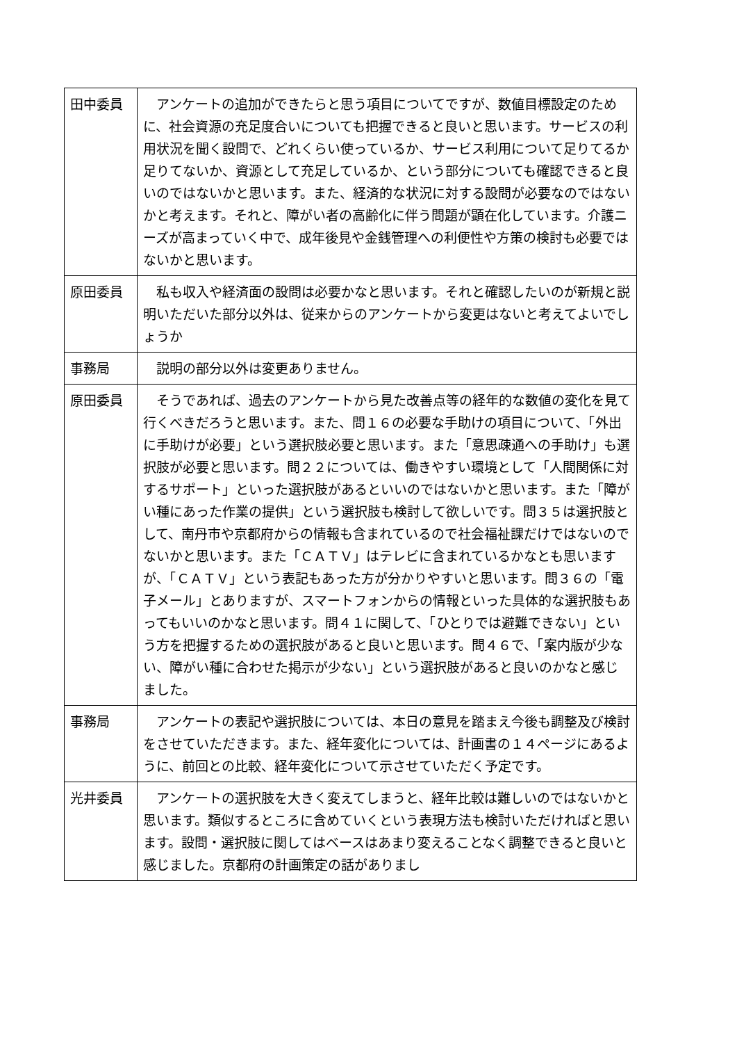| 田中委員 | アンケートの追加ができたらと思う項目についてですが、数値目標設定のために、社会資源の充足度合いについても把握できると良いと思います。サービスの利用状況を聞く設問で、どれくらい使っているか、サービス利用について足りてるか足りてないか、資源として充足しているか、という部分についても確認できると良いのではないかと思います。また、経済的な状況に対する設問が必要なのではないかと考えます。それと、障がい者の高齢化に伴う問題が顕在化しています。介護ニーズが高まっていく中で、成年後見や金銭管理への利便性や方策の検討も必要ではないかと思います。 |
| 原田委員 | 私も収入や経済面の設問は必要かなと思います。それと確認したいのが新規と説明いただいた部分以外は、従来からのアンケートから変更はないと考えてよいでしょうか |
| 事務局 | 説明の部分以外は変更ありません。 |
| 原田委員 | そうであれば、過去のアンケートから見た改善点等の経年的な数値の変化を見て行くべきだろうと思います。また、問１６の必要な手助けの項目について、「外出に手助けが必要」という選択肢必要と思います。また「意思疎通への手助け」も選択肢が必要と思います。問２２については、働きやすい環境として「人間関係に対するサポート」といった選択肢があるといいのではないかと思います。また「障がい種にあった作業の提供」という選択肢も検討して欲しいです。問３５は選択肢として、南丹市や京都府からの情報も含まれているので社会福祉課だけではないのでないかと思います。また「ＣＡＴＶ」はテレビに含まれているかなとも思いますが、「ＣＡＴＶ」という表記もあった方が分かりやすいと思います。問３６の「電子メール」とありますが、スマートフォンからの情報といった具体的な選択肢もあってもいいのかなと思います。問４１に関して、「ひとりでは避難できない」という方を把握するための選択肢があると良いと思います。問４６で、「案内版が少ない、障がい種に合わせた掲示が少ない」という選択肢があると良いのかなと感じました。 |
| 事務局 | アンケートの表記や選択肢については、本日の意見を踏まえ今後も調整及び検討をさせていただきます。また、経年変化については、計画書の１４ページにあるように、前回との比較、経年変化について示させていただく予定です。 |
| 光井委員 | アンケートの選択肢を大きく変えてしまうと、経年比較は難しいのではないかと思います。類似するところに含めていくという表現方法も検討いただければと思います。設問・選択肢に関してはベースはあまり変えることなく調整できると良いと感じました。京都府の計画策定の話がありまし |